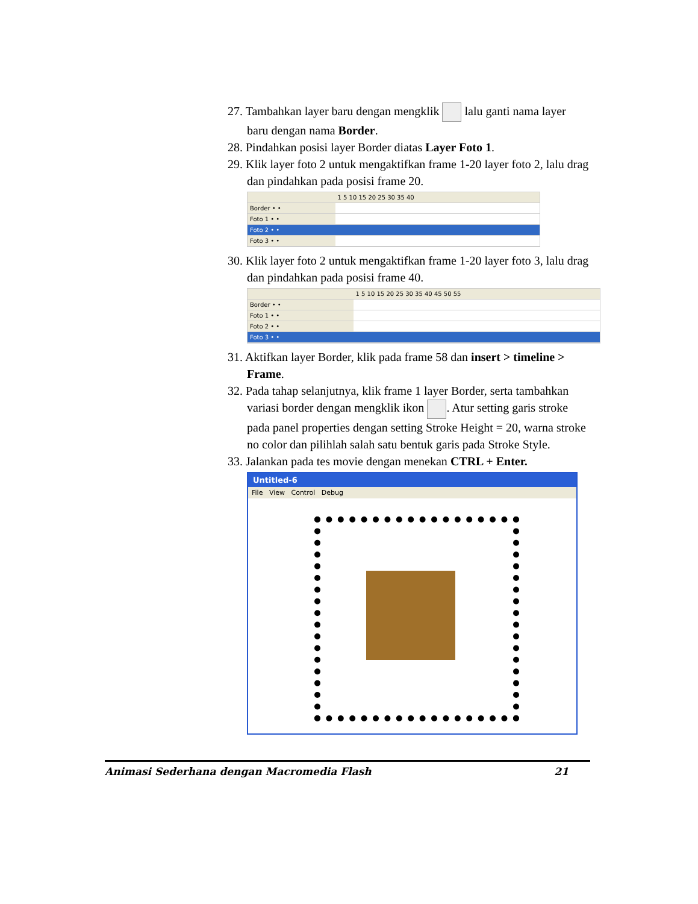27. Tambahkan layer baru dengan mengklik lalu ganti nama layer baru dengan nama Border.
28. Pindahkan posisi layer Border diatas Layer Foto 1.
29. Klik layer foto 2 untuk mengaktifkan frame 1-20 layer foto 2, lalu drag dan pindahkan pada posisi frame 20.
| | 1 5 10 15 20 25 30 35 40 |
| Border • • | |
| Foto 1 • • | |
| Foto 2 • • | |
| Foto 3 • • | |
30. Klik layer foto 2 untuk mengaktifkan frame 1-20 layer foto 3, lalu drag dan pindahkan pada posisi frame 40.
| | 1 5 10 15 20 25 30 35 40 45 50 55 |
| Border • • | |
| Foto 1 • • | |
| Foto 2 • • | |
| Foto 3 • • | |
31. Aktifkan layer Border, klik pada frame 58 dan insert > timeline > Frame.
32. Pada tahap selanjutnya, klik frame 1 layer Border, serta tambahkan variasi border dengan mengklik ikon . Atur setting garis stroke pada panel properties dengan setting Stroke Height = 20, warna stroke no color dan pilihlah salah satu bentuk garis pada Stroke Style.
33. Jalankan pada tes movie dengan menekan CTRL + Enter.
Untitled-6
File View Control Debug
Animasi Sederhana dengan Macromedia Flash 21